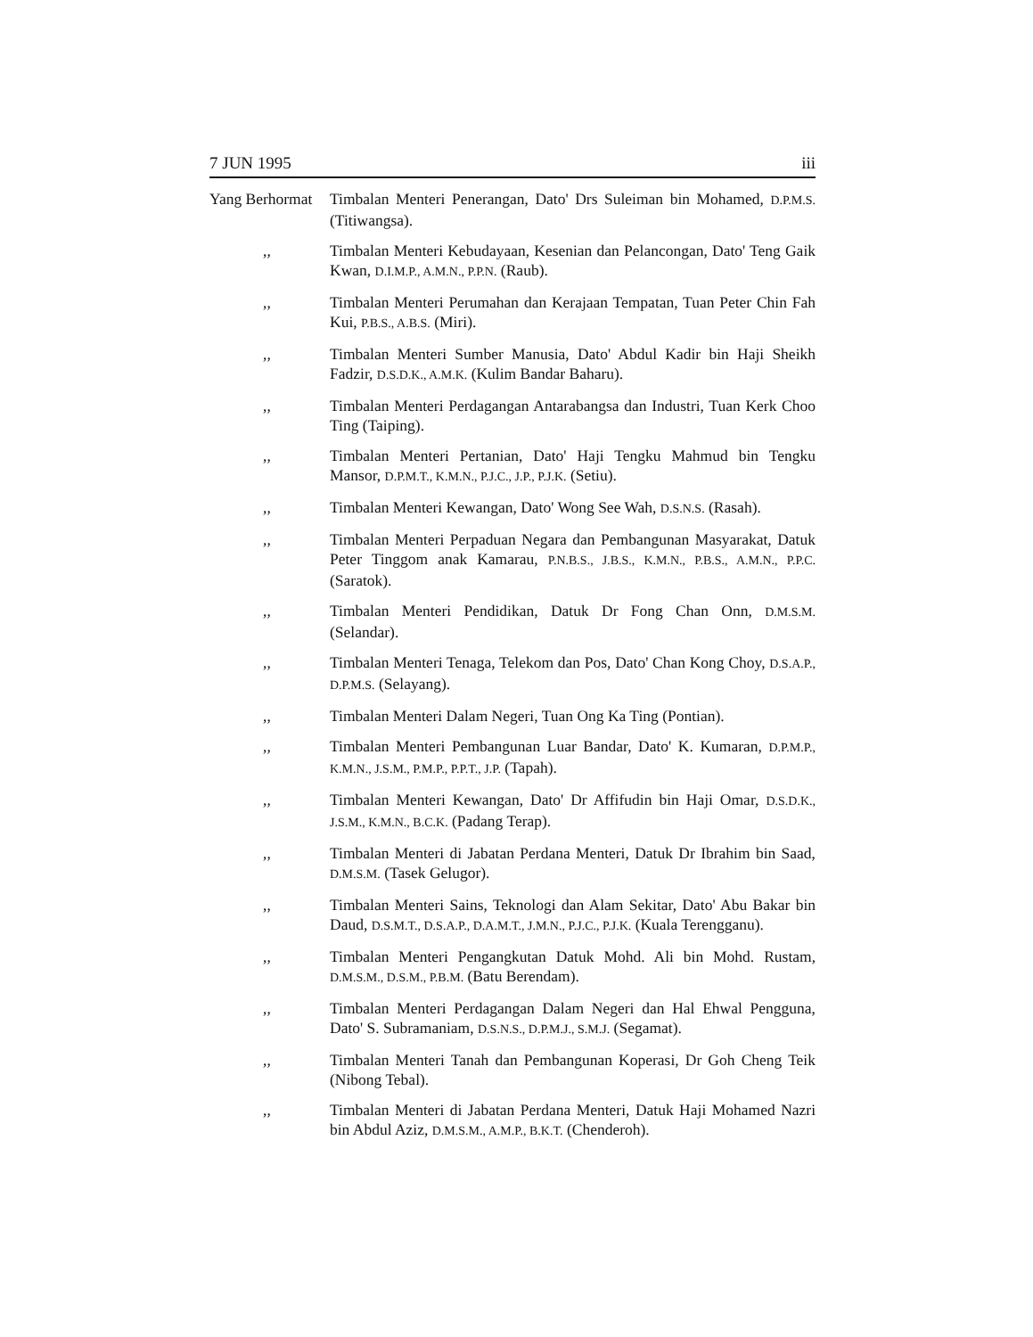7 JUN 1995 iii
Yang Berhormat
Timbalan Menteri Penerangan, Dato' Drs Suleiman bin Mohamed, D.P.M.S. (Titiwangsa).
,, Timbalan Menteri Kebudayaan, Kesenian dan Pelancongan, Dato' Teng Gaik Kwan, D.I.M.P., A.M.N., P.P.N. (Raub).
,, Timbalan Menteri Perumahan dan Kerajaan Tempatan, Tuan Peter Chin Fah Kui, P.B.S., A.B.S. (Miri).
,, Timbalan Menteri Sumber Manusia, Dato' Abdul Kadir bin Haji Sheikh Fadzir, D.S.D.K., A.M.K. (Kulim Bandar Baharu).
,, Timbalan Menteri Perdagangan Antarabangsa dan Industri, Tuan Kerk Choo Ting (Taiping).
,, Timbalan Menteri Pertanian, Dato' Haji Tengku Mahmud bin Tengku Mansor, D.P.M.T., K.M.N., P.J.C., J.P., P.J.K. (Setiu).
,, Timbalan Menteri Kewangan, Dato' Wong See Wah, D.S.N.S. (Rasah).
,, Timbalan Menteri Perpaduan Negara dan Pembangunan Masyarakat, Datuk Peter Tinggom anak Kamarau, P.N.B.S., J.B.S., K.M.N., P.B.S., A.M.N., P.P.C. (Saratok).
,, Timbalan Menteri Pendidikan, Datuk Dr Fong Chan Onn, D.M.S.M. (Selandar).
,, Timbalan Menteri Tenaga, Telekom dan Pos, Dato' Chan Kong Choy, D.S.A.P., D.P.M.S. (Selayang).
,, Timbalan Menteri Dalam Negeri, Tuan Ong Ka Ting (Pontian).
,, Timbalan Menteri Pembangunan Luar Bandar, Dato' K. Kumaran, D.P.M.P., K.M.N., J.S.M., P.M.P., P.P.T., J.P. (Tapah).
,, Timbalan Menteri Kewangan, Dato' Dr Affifudin bin Haji Omar, D.S.D.K., J.S.M., K.M.N., B.C.K. (Padang Terap).
,, Timbalan Menteri di Jabatan Perdana Menteri, Datuk Dr Ibrahim bin Saad, D.M.S.M. (Tasek Gelugor).
,, Timbalan Menteri Sains, Teknologi dan Alam Sekitar, Dato' Abu Bakar bin Daud, D.S.M.T., D.S.A.P., D.A.M.T., J.M.N., P.J.C., P.J.K. (Kuala Terengganu).
,, Timbalan Menteri Pengangkutan Datuk Mohd. Ali bin Mohd. Rustam, D.M.S.M., D.S.M., P.B.M. (Batu Berendam).
,, Timbalan Menteri Perdagangan Dalam Negeri dan Hal Ehwal Pengguna, Dato' S. Subramaniam, D.S.N.S., D.P.M.J., S.M.J. (Segamat).
,, Timbalan Menteri Tanah dan Pembangunan Koperasi, Dr Goh Cheng Teik (Nibong Tebal).
,, Timbalan Menteri di Jabatan Perdana Menteri, Datuk Haji Mohamed Nazri bin Abdul Aziz, D.M.S.M., A.M.P., B.K.T. (Chenderoh).